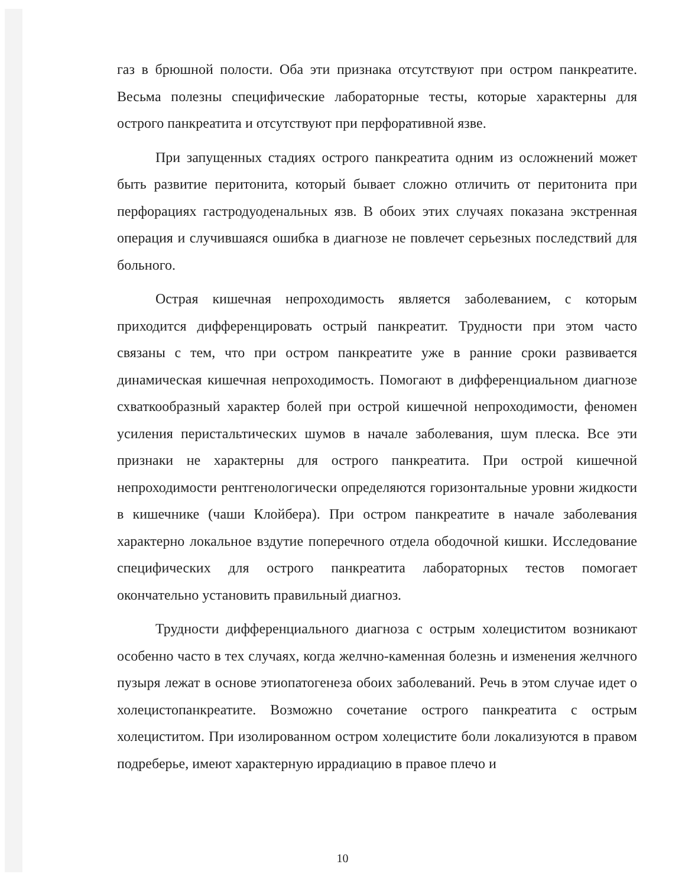газ в брюшной полости. Оба эти признака отсутствуют при остром панкреатите. Весьма полезны специфические лабораторные тесты, которые характерны для острого панкреатита и отсутствуют при перфоративной язве.
При запущенных стадиях острого панкреатита одним из осложнений может быть развитие перитонита, который бывает сложно отличить от перитонита при перфорациях гастродуоденальных язв. В обоих этих случаях показана экстренная операция и случившаяся ошибка в диагнозе не повлечет серьезных последствий для больного.
Острая кишечная непроходимость является заболеванием, с которым приходится дифференцировать острый панкреатит. Трудности при этом часто связаны с тем, что при остром панкреатите уже в ранние сроки развивается динамическая кишечная непроходимость. Помогают в дифференциальном диагнозе схваткообразный характер болей при острой кишечной непроходимости, феномен усиления перистальтических шумов в начале заболевания, шум плеска. Все эти признаки не характерны для острого панкреатита. При острой кишечной непроходимости рентгенологически определяются горизонтальные уровни жидкости в кишечнике (чаши Клойбера). При остром панкреатите в начале заболевания характерно локальное вздутие поперечного отдела ободочной кишки. Исследование специфических для острого панкреатита лабораторных тестов помогает окончательно установить правильный диагноз.
Трудности дифференциального диагноза с острым холециститом возникают особенно часто в тех случаях, когда желчно-каменная болезнь и изменения желчного пузыря лежат в основе этиопатогенеза обоих заболеваний. Речь в этом случае идет о холецистопанкреатите. Возможно сочетание острого панкреатита с острым холециститом. При изолированном остром холецистите боли локализуются в правом подреберье, имеют характерную иррадиацию в правое плечо и
10